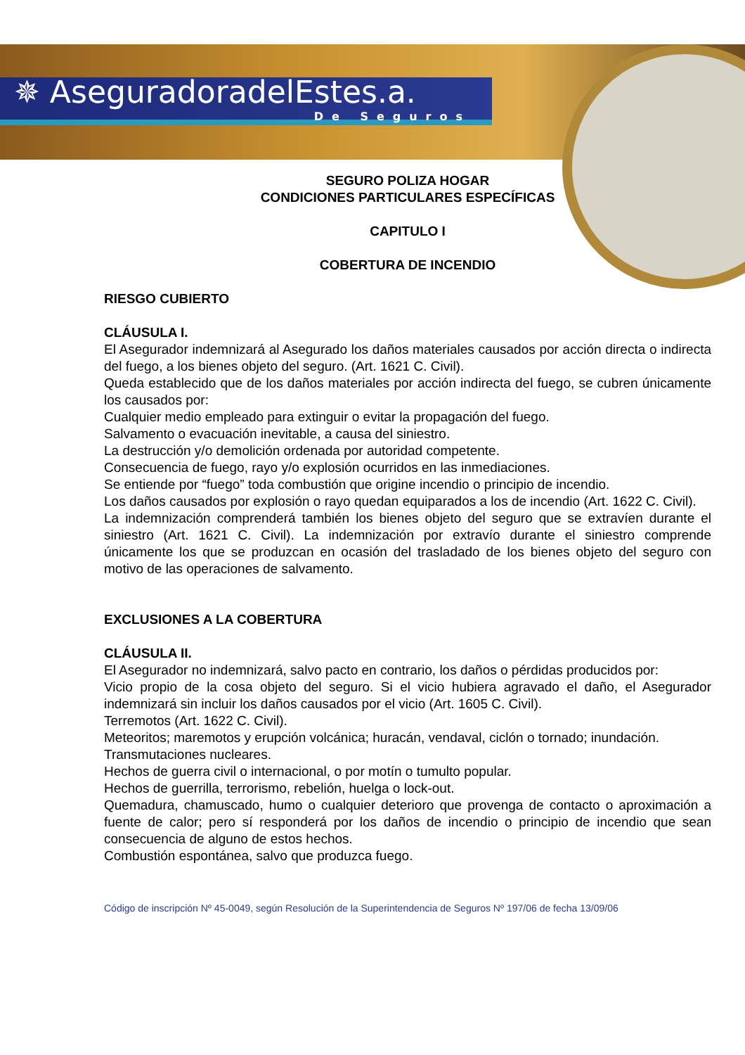✵ AseguradoradelEstes.a.
De Seguros
SEGURO POLIZA HOGAR
CONDICIONES PARTICULARES ESPECÍFICAS
CAPITULO I
COBERTURA DE INCENDIO
RIESGO CUBIERTO
CLÁUSULA I.
El Asegurador indemnizará al Asegurado los daños materiales causados por acción directa o indirecta del fuego, a los bienes objeto del seguro. (Art. 1621 C. Civil).
Queda establecido que de los daños materiales por acción indirecta del fuego, se cubren únicamente los causados por:
Cualquier medio empleado para extinguir o evitar la propagación del fuego.
Salvamento o evacuación inevitable, a causa del siniestro.
La destrucción y/o demolición ordenada por autoridad competente.
Consecuencia de fuego, rayo y/o explosión ocurridos en las inmediaciones.
Se entiende por “fuego” toda combustión que origine incendio o principio de incendio.
Los daños causados por explosión o rayo quedan equiparados a los de incendio (Art. 1622 C. Civil).
La indemnización comprenderá también los bienes objeto del seguro que se extravíen durante el siniestro (Art. 1621 C. Civil). La indemnización por extravío durante el siniestro comprende únicamente los que se produzcan en ocasión del trasladado de los bienes objeto del seguro con motivo de las operaciones de salvamento.
EXCLUSIONES A LA COBERTURA
CLÁUSULA II.
El Asegurador no indemnizará, salvo pacto en contrario, los daños o pérdidas producidos por:
Vicio propio de la cosa objeto del seguro. Si el vicio hubiera agravado el daño, el Asegurador indemnizará sin incluir los daños causados por el vicio (Art. 1605 C. Civil).
Terremotos (Art. 1622 C. Civil).
Meteoritos; maremotos y erupción volcánica; huracán, vendaval, ciclón o tornado; inundación.
Transmutaciones nucleares.
Hechos de guerra civil o internacional, o por motín o tumulto popular.
Hechos de guerrilla, terrorismo, rebelión, huelga o lock-out.
Quemadura, chamuscado, humo o cualquier deterioro que provenga de contacto o aproximación a fuente de calor; pero sí responderá por los daños de incendio o principio de incendio que sean consecuencia de alguno de estos hechos.
Combustión espontánea, salvo que produzca fuego.
Código de inscripción Nº 45-0049, según Resolución de la Superintendencia de Seguros Nº 197/06 de fecha 13/09/06